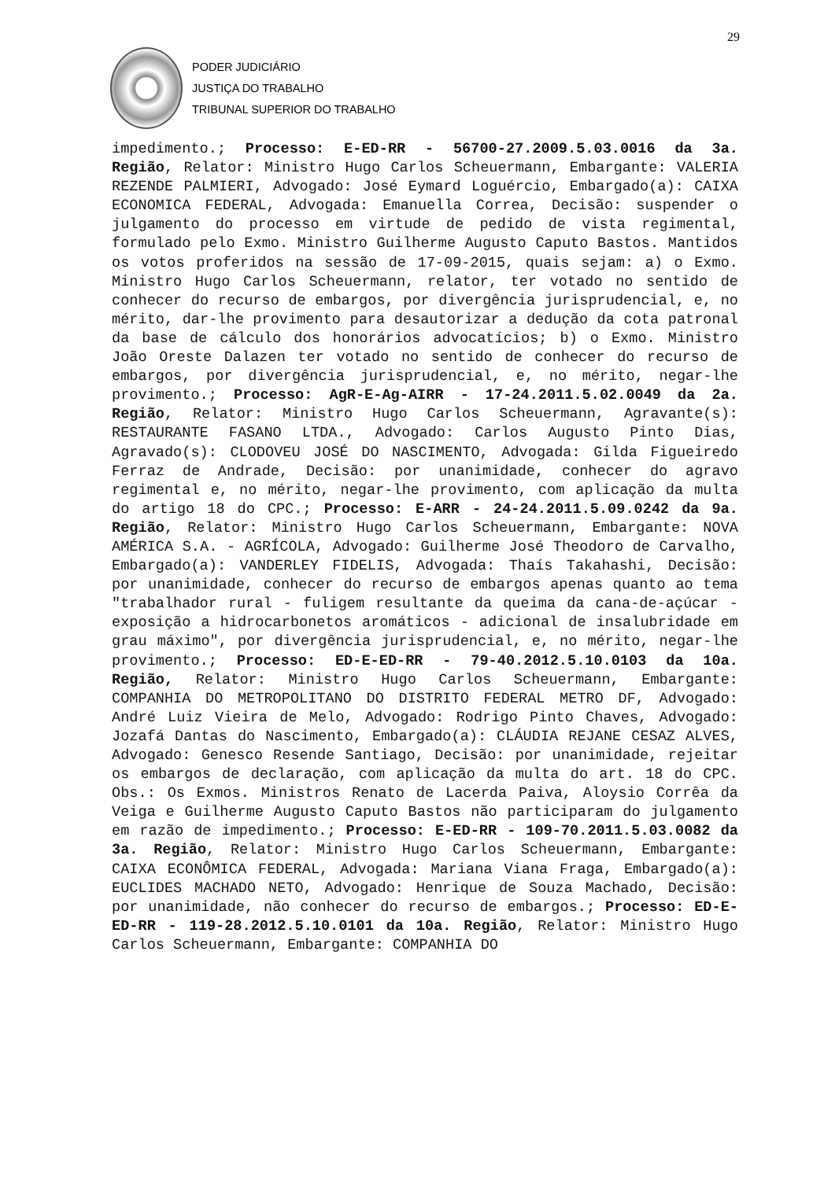29
PODER JUDICIÁRIO
JUSTIÇA DO TRABALHO
TRIBUNAL SUPERIOR DO TRABALHO
impedimento.; Processo: E-ED-RR - 56700-27.2009.5.03.0016 da 3a. Região, Relator: Ministro Hugo Carlos Scheuermann, Embargante: VALERIA REZENDE PALMIERI, Advogado: José Eymard Loguércio, Embargado(a): CAIXA ECONOMICA FEDERAL, Advogada: Emanuella Correa, Decisão: suspender o julgamento do processo em virtude de pedido de vista regimental, formulado pelo Exmo. Ministro Guilherme Augusto Caputo Bastos. Mantidos os votos proferidos na sessão de 17-09-2015, quais sejam: a) o Exmo. Ministro Hugo Carlos Scheuermann, relator, ter votado no sentido de conhecer do recurso de embargos, por divergência jurisprudencial, e, no mérito, dar-lhe provimento para desautorizar a dedução da cota patronal da base de cálculo dos honorários advocatícios; b) o Exmo. Ministro João Oreste Dalazen ter votado no sentido de conhecer do recurso de embargos, por divergência jurisprudencial, e, no mérito, negar-lhe provimento.; Processo: AgR-E-Ag-AIRR - 17-24.2011.5.02.0049 da 2a. Região, Relator: Ministro Hugo Carlos Scheuermann, Agravante(s): RESTAURANTE FASANO LTDA., Advogado: Carlos Augusto Pinto Dias, Agravado(s): CLODOVEU JOSÉ DO NASCIMENTO, Advogada: Gilda Figueiredo Ferraz de Andrade, Decisão: por unanimidade, conhecer do agravo regimental e, no mérito, negar-lhe provimento, com aplicação da multa do artigo 18 do CPC.; Processo: E-ARR - 24-24.2011.5.09.0242 da 9a. Região, Relator: Ministro Hugo Carlos Scheuermann, Embargante: NOVA AMÉRICA S.A. - AGRÍCOLA, Advogado: Guilherme José Theodoro de Carvalho, Embargado(a): VANDERLEY FIDELIS, Advogada: Thaís Takahashi, Decisão: por unanimidade, conhecer do recurso de embargos apenas quanto ao tema "trabalhador rural - fuligem resultante da queima da cana-de-açúcar - exposição a hidrocarbonetos aromáticos - adicional de insalubridade em grau máximo", por divergência jurisprudencial, e, no mérito, negar-lhe provimento.; Processo: ED-E-ED-RR - 79-40.2012.5.10.0103 da 10a. Região, Relator: Ministro Hugo Carlos Scheuermann, Embargante: COMPANHIA DO METROPOLITANO DO DISTRITO FEDERAL METRO DF, Advogado: André Luiz Vieira de Melo, Advogado: Rodrigo Pinto Chaves, Advogado: Jozafá Dantas do Nascimento, Embargado(a): CLÁUDIA REJANE CESAZ ALVES, Advogado: Genesco Resende Santiago, Decisão: por unanimidade, rejeitar os embargos de declaração, com aplicação da multa do art. 18 do CPC. Obs.: Os Exmos. Ministros Renato de Lacerda Paiva, Aloysio Corrêa da Veiga e Guilherme Augusto Caputo Bastos não participaram do julgamento em razão de impedimento.; Processo: E-ED-RR - 109-70.2011.5.03.0082 da 3a. Região, Relator: Ministro Hugo Carlos Scheuermann, Embargante: CAIXA ECONÔMICA FEDERAL, Advogada: Mariana Viana Fraga, Embargado(a): EUCLIDES MACHADO NETO, Advogado: Henrique de Souza Machado, Decisão: por unanimidade, não conhecer do recurso de embargos.; Processo: ED-E-ED-RR - 119-28.2012.5.10.0101 da 10a. Região, Relator: Ministro Hugo Carlos Scheuermann, Embargante: COMPANHIA DO